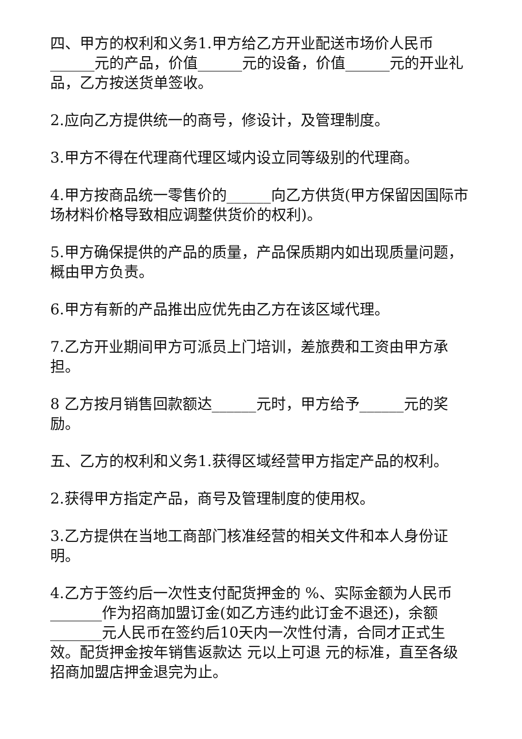四、甲方的权利和义务1.甲方给乙方开业配送市场价人民币______元的产品，价值______元的设备，价值______元的开业礼品，乙方按送货单签收。
2.应向乙方提供统一的商号，修设计，及管理制度。
3.甲方不得在代理商代理区域内设立同等级别的代理商。
4.甲方按商品统一零售价的______向乙方供货(甲方保留因国际市场材料价格导致相应调整供货价的权利)。
5.甲方确保提供的产品的质量，产品保质期内如出现质量问题，概由甲方负责。
6.甲方有新的产品推出应优先由乙方在该区域代理。
7.乙方开业期间甲方可派员上门培训，差旅费和工资由甲方承担。
8 乙方按月销售回款额达______元时，甲方给予______元的奖励。
五、乙方的权利和义务1.获得区域经营甲方指定产品的权利。
2.获得甲方指定产品，商号及管理制度的使用权。
3.乙方提供在当地工商部门核准经营的相关文件和本人身份证明。
4.乙方于签约后一次性支付配货押金的 %、实际金额为人民币_______作为招商加盟订金(如乙方违约此订金不退还)，余额_______元人民币在签约后10天内一次性付清，合同才正式生效。配货押金按年销售返款达 元以上可退 元的标准，直至各级招商加盟店押金退完为止。